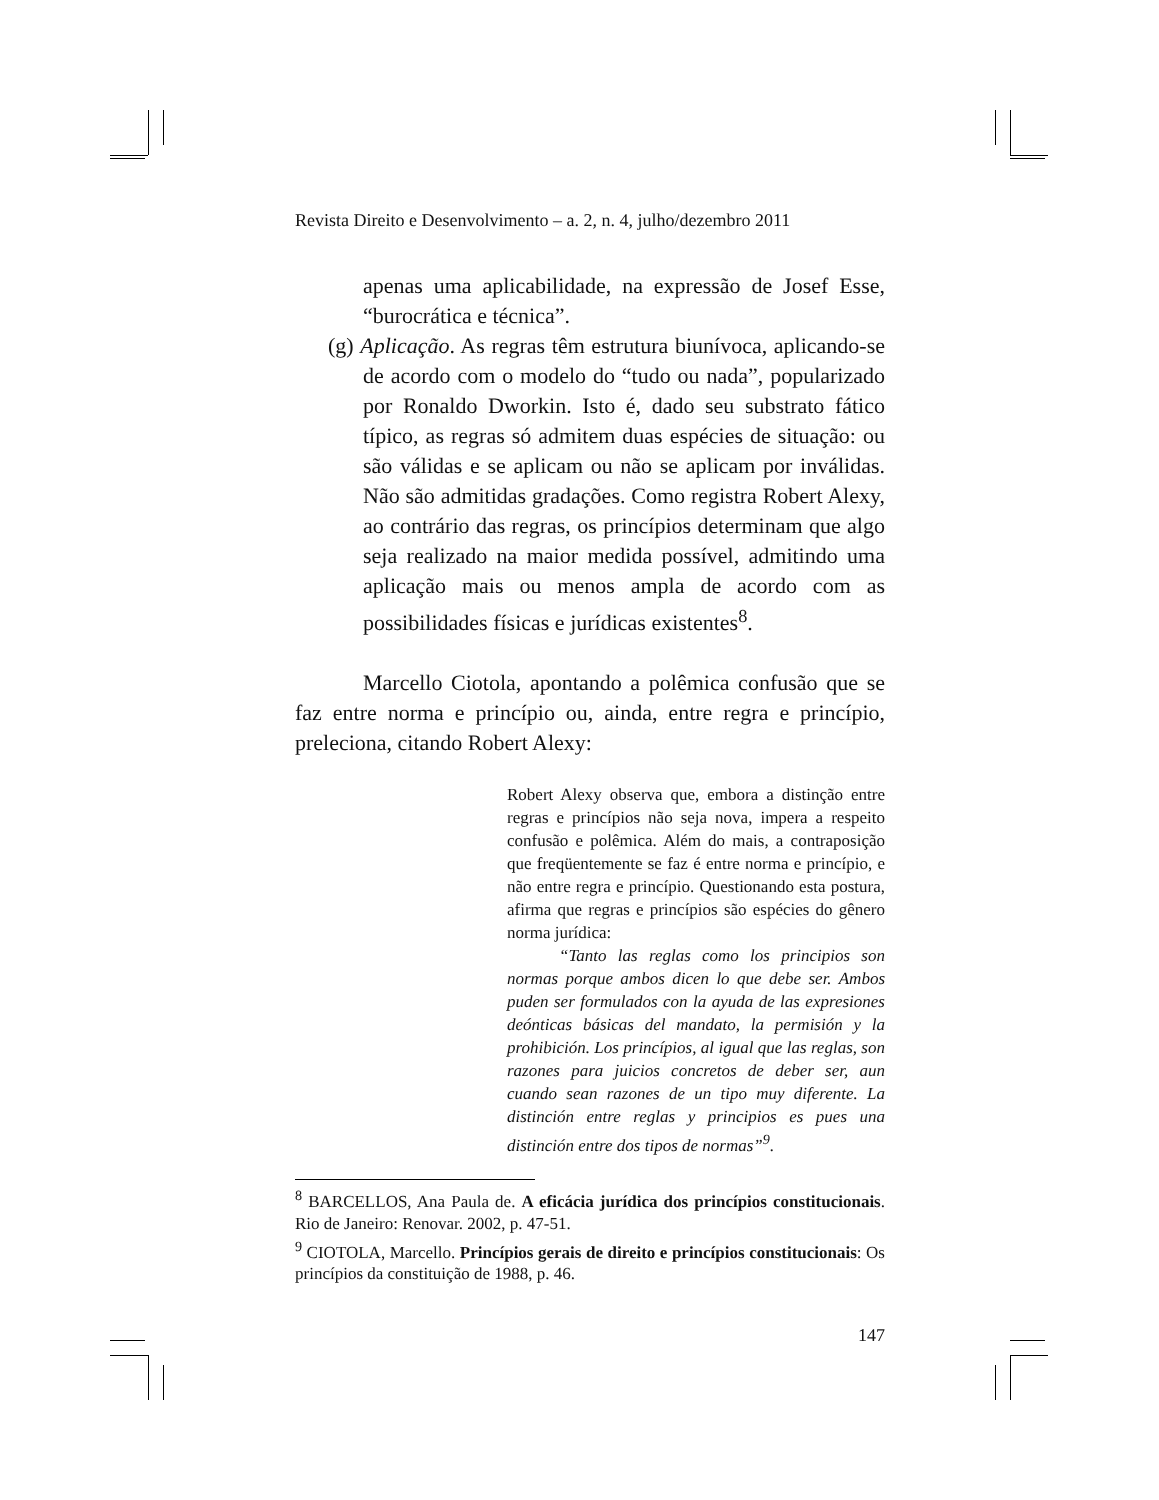Revista Direito e Desenvolvimento – a. 2, n. 4, julho/dezembro 2011
apenas uma aplicabilidade, na expressão de Josef Esse, “burocrática e técnica”.
(g) Aplicação. As regras têm estrutura biunívoca, aplicando-se de acordo com o modelo do “tudo ou nada”, popularizado por Ronaldo Dworkin. Isto é, dado seu substrato fático típico, as regras só admitem duas espécies de situação: ou são válidas e se aplicam ou não se aplicam por inválidas. Não são admitidas gradações. Como registra Robert Alexy, ao contrário das regras, os princípios determinam que algo seja realizado na maior medida possível, admitindo uma aplicação mais ou menos ampla de acordo com as possibilidades físicas e jurídicas existentes<sup>8</sup>.
Marcello Ciotola, apontando a polêmica confusão que se faz entre norma e princípio ou, ainda, entre regra e princípio, preleciona, citando Robert Alexy:
Robert Alexy observa que, embora a distinção entre regras e princípios não seja nova, impera a respeito confusão e polêmica. Além do mais, a contraposição que freqüentemente se faz é entre norma e princípio, e não entre regra e princípio. Questionando esta postura, afirma que regras e princípios são espécies do gênero norma jurídica:
“Tanto las reglas como los principios son normas porque ambos dicen lo que debe ser. Ambos puden ser formulados con la ayuda de las expresiones deónticas básicas del mandato, la permisión y la prohibición. Los princípios, al igual que las reglas, son razones para juicios concretos de deber ser, aun cuando sean razones de un tipo muy diferente. La distinción entre reglas y principios es pues una distinción entre dos tipos de normas”<sup>9</sup>.
<sup>8</sup> BARCELLOS, Ana Paula de. A eficácia jurídica dos princípios constitucionais. Rio de Janeiro: Renovar. 2002, p. 47-51.
<sup>9</sup> CIOTOLA, Marcello. Princípios gerais de direito e princípios constitucionais: Os princípios da constituição de 1988, p. 46.
147